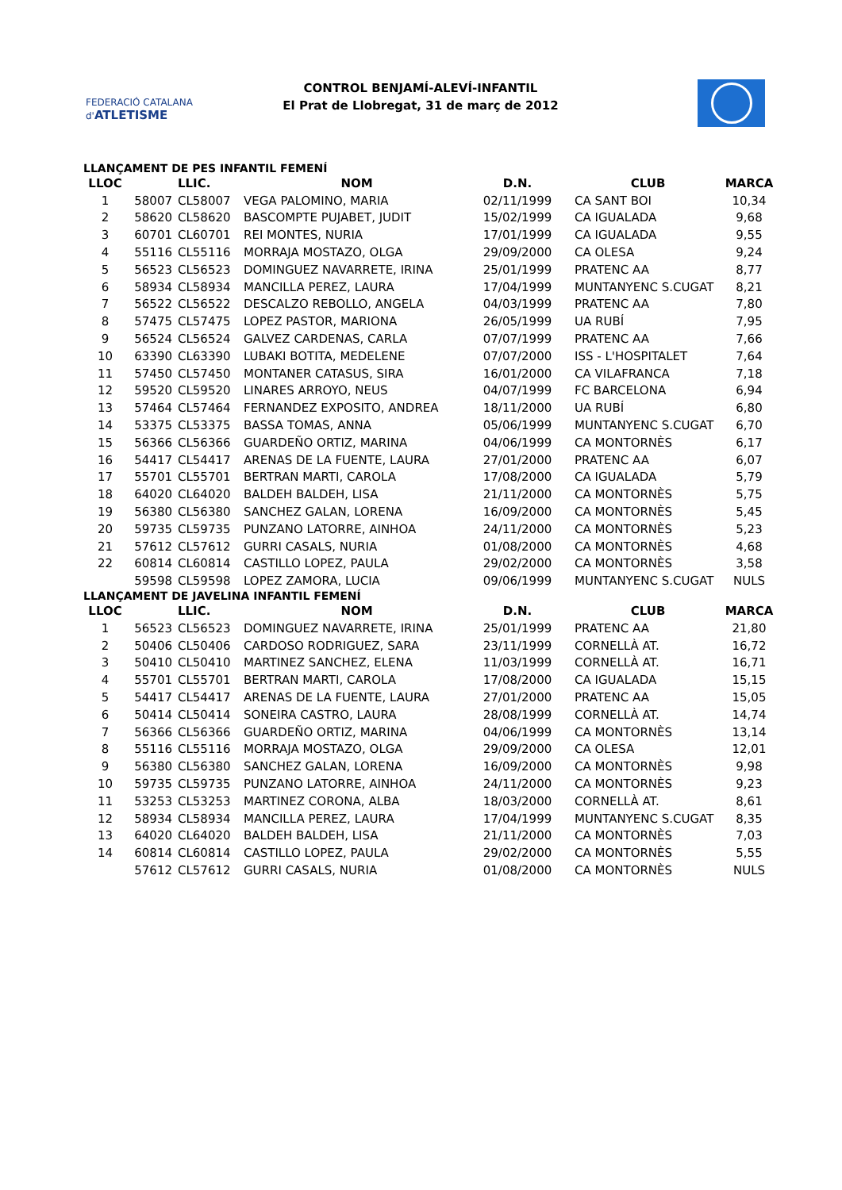FEDERACIÓ CATALANA d'ATLETISME
CONTROL BENJAMÍ-ALEVÍ-INFANTIL
El Prat de Llobregat, 31 de març de 2012
LLANÇAMENT DE PES INFANTIL FEMENÍ
| LLOC | | LLIC. | NOM | D.N. | CLUB | MARCA |
| --- | --- | --- | --- | --- | --- | --- |
| 1 | 58007 | CL58007 | VEGA PALOMINO, MARIA | 02/11/1999 | CA SANT BOI | 10,34 |
| 2 | 58620 | CL58620 | BASCOMPTE PUJABET, JUDIT | 15/02/1999 | CA IGUALADA | 9,68 |
| 3 | 60701 | CL60701 | REI MONTES, NURIA | 17/01/1999 | CA IGUALADA | 9,55 |
| 4 | 55116 | CL55116 | MORRAJA MOSTAZO, OLGA | 29/09/2000 | CA OLESA | 9,24 |
| 5 | 56523 | CL56523 | DOMINGUEZ NAVARRETE, IRINA | 25/01/1999 | PRATENC AA | 8,77 |
| 6 | 58934 | CL58934 | MANCILLA PEREZ, LAURA | 17/04/1999 | MUNTANYENC S.CUGAT | 8,21 |
| 7 | 56522 | CL56522 | DESCALZO REBOLLO, ANGELA | 04/03/1999 | PRATENC AA | 7,80 |
| 8 | 57475 | CL57475 | LOPEZ PASTOR, MARIONA | 26/05/1999 | UA RUBÍ | 7,95 |
| 9 | 56524 | CL56524 | GALVEZ CARDENAS, CARLA | 07/07/1999 | PRATENC AA | 7,66 |
| 10 | 63390 | CL63390 | LUBAKI BOTITA, MEDELENE | 07/07/2000 | ISS - L'HOSPITALET | 7,64 |
| 11 | 57450 | CL57450 | MONTANER CATASUS, SIRA | 16/01/2000 | CA VILAFRANCA | 7,18 |
| 12 | 59520 | CL59520 | LINARES ARROYO, NEUS | 04/07/1999 | FC BARCELONA | 6,94 |
| 13 | 57464 | CL57464 | FERNANDEZ EXPOSITO, ANDREA | 18/11/2000 | UA RUBÍ | 6,80 |
| 14 | 53375 | CL53375 | BASSA TOMAS, ANNA | 05/06/1999 | MUNTANYENC S.CUGAT | 6,70 |
| 15 | 56366 | CL56366 | GUARDEÑO ORTIZ, MARINA | 04/06/1999 | CA MONTORNÈS | 6,17 |
| 16 | 54417 | CL54417 | ARENAS DE LA FUENTE, LAURA | 27/01/2000 | PRATENC AA | 6,07 |
| 17 | 55701 | CL55701 | BERTRAN MARTI, CAROLA | 17/08/2000 | CA IGUALADA | 5,79 |
| 18 | 64020 | CL64020 | BALDEH BALDEH, LISA | 21/11/2000 | CA MONTORNÈS | 5,75 |
| 19 | 56380 | CL56380 | SANCHEZ GALAN, LORENA | 16/09/2000 | CA MONTORNÈS | 5,45 |
| 20 | 59735 | CL59735 | PUNZANO LATORRE, AINHOA | 24/11/2000 | CA MONTORNÈS | 5,23 |
| 21 | 57612 | CL57612 | GURRI CASALS, NURIA | 01/08/2000 | CA MONTORNÈS | 4,68 |
| 22 | 60814 | CL60814 | CASTILLO LOPEZ, PAULA | 29/02/2000 | CA MONTORNÈS | 3,58 |
| | 59598 | CL59598 | LOPEZ ZAMORA, LUCIA | 09/06/1999 | MUNTANYENC S.CUGAT | NULS |
LLANÇAMENT DE JAVELINA INFANTIL FEMENÍ
| LLOC | | LLIC. | NOM | D.N. | CLUB | MARCA |
| --- | --- | --- | --- | --- | --- | --- |
| 1 | 56523 | CL56523 | DOMINGUEZ NAVARRETE, IRINA | 25/01/1999 | PRATENC AA | 21,80 |
| 2 | 50406 | CL50406 | CARDOSO RODRIGUEZ, SARA | 23/11/1999 | CORNELLÀ AT. | 16,72 |
| 3 | 50410 | CL50410 | MARTINEZ SANCHEZ, ELENA | 11/03/1999 | CORNELLÀ AT. | 16,71 |
| 4 | 55701 | CL55701 | BERTRAN MARTI, CAROLA | 17/08/2000 | CA IGUALADA | 15,15 |
| 5 | 54417 | CL54417 | ARENAS DE LA FUENTE, LAURA | 27/01/2000 | PRATENC AA | 15,05 |
| 6 | 50414 | CL50414 | SONEIRA CASTRO, LAURA | 28/08/1999 | CORNELLÀ AT. | 14,74 |
| 7 | 56366 | CL56366 | GUARDEÑO ORTIZ, MARINA | 04/06/1999 | CA MONTORNÈS | 13,14 |
| 8 | 55116 | CL55116 | MORRAJA MOSTAZO, OLGA | 29/09/2000 | CA OLESA | 12,01 |
| 9 | 56380 | CL56380 | SANCHEZ GALAN, LORENA | 16/09/2000 | CA MONTORNÈS | 9,98 |
| 10 | 59735 | CL59735 | PUNZANO LATORRE, AINHOA | 24/11/2000 | CA MONTORNÈS | 9,23 |
| 11 | 53253 | CL53253 | MARTINEZ CORONA, ALBA | 18/03/2000 | CORNELLÀ AT. | 8,61 |
| 12 | 58934 | CL58934 | MANCILLA PEREZ, LAURA | 17/04/1999 | MUNTANYENC S.CUGAT | 8,35 |
| 13 | 64020 | CL64020 | BALDEH BALDEH, LISA | 21/11/2000 | CA MONTORNÈS | 7,03 |
| 14 | 60814 | CL60814 | CASTILLO LOPEZ, PAULA | 29/02/2000 | CA MONTORNÈS | 5,55 |
| | 57612 | CL57612 | GURRI CASALS, NURIA | 01/08/2000 | CA MONTORNÈS | NULS |